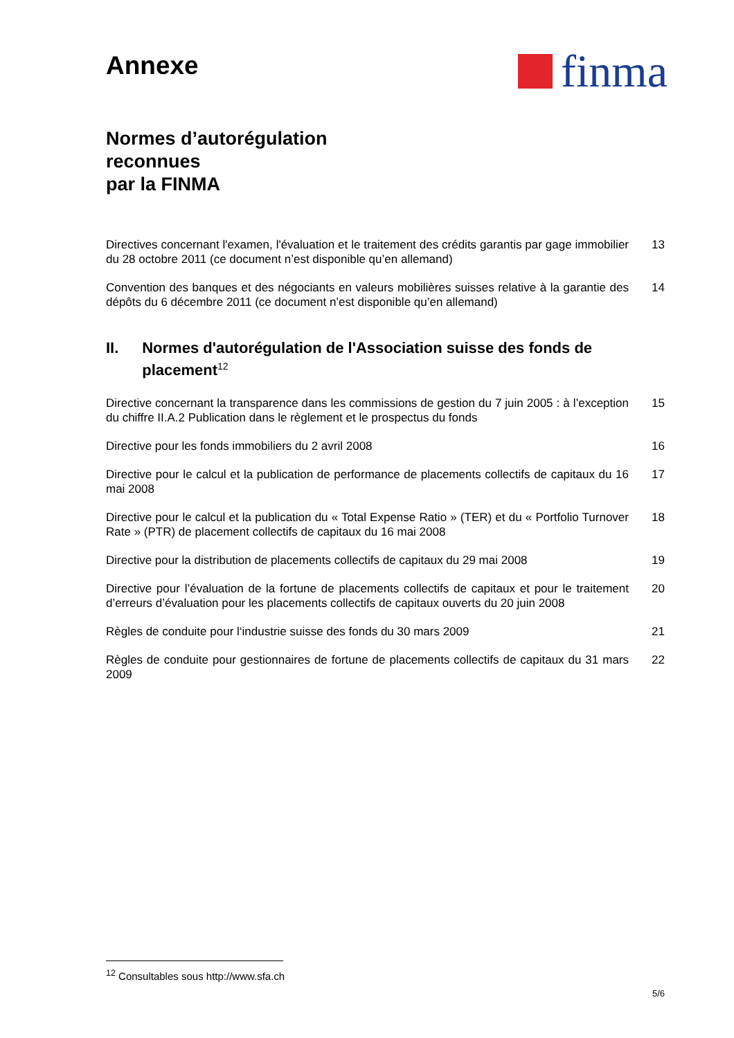Annexe
finma
Normes d’autorégulation
reconnues
par la FINMA
Directives concernant l'examen, l'évaluation et le traitement des crédits garantis par gage immobilier du 28 octobre 2011 (ce document n’est disponible qu’en allemand)
13
Convention des banques et des négociants en valeurs mobilières suisses relative à la garantie des dépôts du 6 décembre 2011 (ce document n’est disponible qu’en allemand)
14
II. Normes d'autorégulation de l'Association suisse des fonds de placement<sup>12</sup>
Directive concernant la transparence dans les commissions de gestion du 7 juin 2005 : à l’exception du chiffre II.A.2 Publication dans le règlement et le prospectus du fonds
15
Directive pour les fonds immobiliers du 2 avril 2008 16
Directive pour le calcul et la publication de performance de placements collectifs de capitaux du 16 mai 2008
17
Directive pour le calcul et la publication du « Total Expense Ratio » (TER) et du « Portfolio Turnover Rate » (PTR) de placement collectifs de capitaux du 16 mai 2008
18
Directive pour la distribution de placements collectifs de capitaux du 29 mai 2008
19
Directive pour l’évaluation de la fortune de placements collectifs de capitaux et pour le traitement d’erreurs d’évaluation pour les placements collectifs de capitaux ouverts du 20 juin 2008
20
Règles de conduite pour l‘industrie suisse des fonds du 30 mars 2009 21
Règles de conduite pour gestionnaires de fortune de placements collectifs de capitaux du 31 mars 2009
22
<sup>12</sup> Consultables sous http://www.sfa.ch
5/6